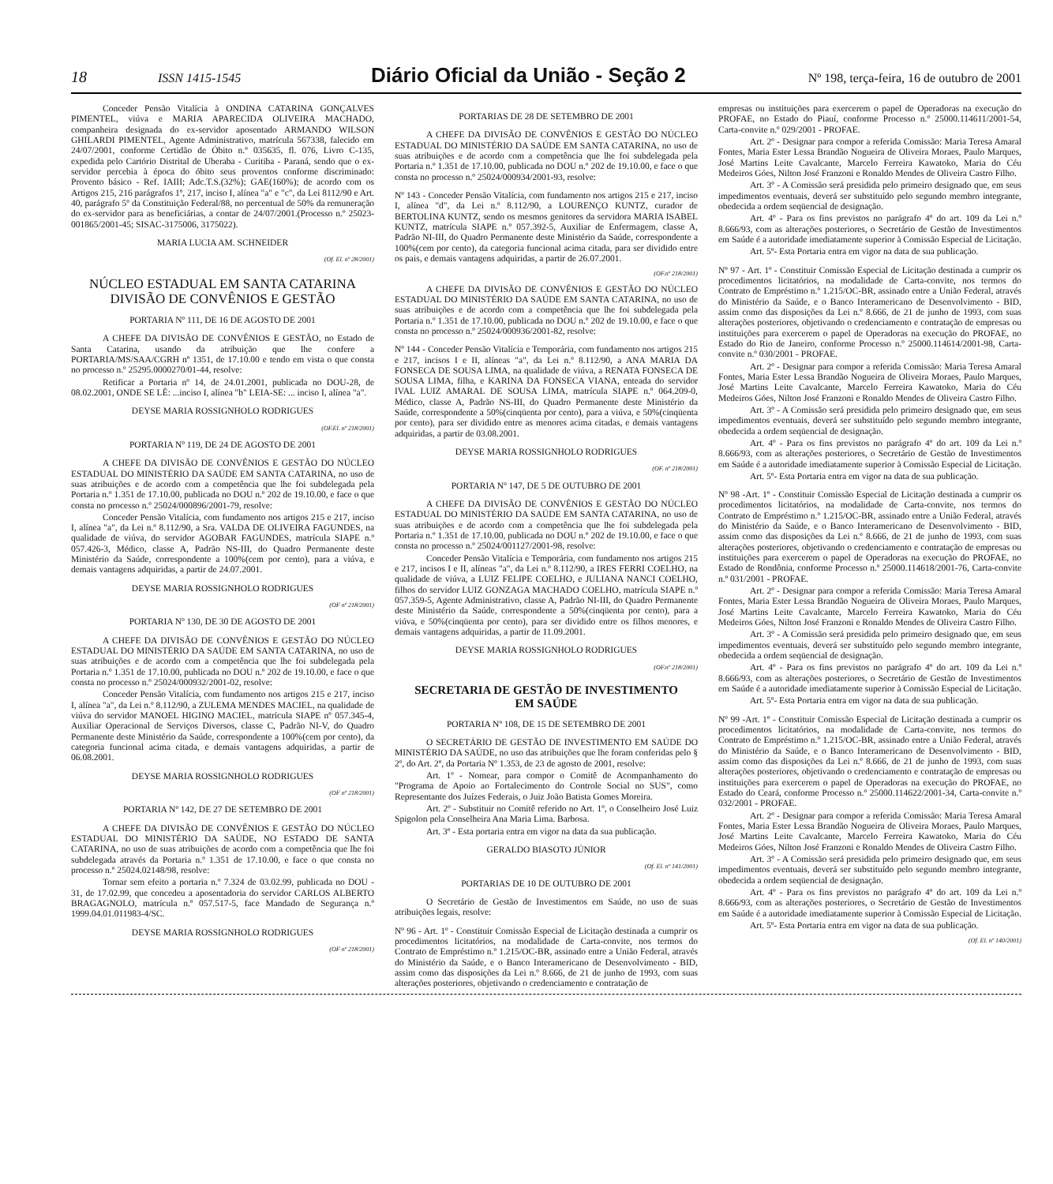18 ISSN 1415-1545 Diário Oficial da União - Seção 2 Nº 198, terça-feira, 16 de outubro de 2001
Conceder Pensão Vitalícia à ONDINA CATARINA GONÇALVES PIMENTEL, viúva e MARIA APARECIDA OLIVEIRA MACHADO, companheira designada do ex-servidor aposentado ARMANDO WILSON GHILARDI PIMENTEL, Agente Administrativo, matrícula 567338, falecido em 24/07/2001, conforme Certidão de Óbito n.º 035635, fl. 076, Livro C-135, expedida pelo Cartório Distrital de Uberaba - Curitiba - Paraná, sendo que o ex-servidor percebia à época do óbito seus proventos conforme discriminado: Provento básico - Ref. IAIII; Adc.T.S.(32%); GAE(160%); de acordo com os Artigos 215, 216 parágrafos 1º, 217, inciso I, alínea "a" e "c", da Lei 8112/90 e Art. 40, parágrafo 5º da Constituição Federal/88, no percentual de 50% da remuneração do ex-servidor para as beneficiárias, a contar de 24/07/2001.(Processo n.º 25023-001865/2001-45; SISAC-3175006, 3175022).
MARIA LUCIA AM. SCHNEIDER
(Of. El. nº 28/2001)
NÚCLEO ESTADUAL EM SANTA CATARINA
DIVISÃO DE CONVÊNIOS E GESTÃO
PORTARIA Nº 111, DE 16 DE AGOSTO DE 2001
A CHEFE DA DIVISÃO DE CONVÊNIOS E GESTÃO, no Estado de Santa Catarina, usando da atribuição que lhe confere a PORTARIA/MS/SAA/CGRH nº 1351, de 17.10.00 e tendo em vista o que consta no processo n.º 25295.0000270/01-44, resolve:
Retificar a Portaria nº 14, de 24.01.2001, publicada no DOU-28, de 08.02.2001, ONDE SE LÊ: ...inciso I, alínea "b" LEIA-SE: ... inciso I, alínea "a".
DEYSE MARIA ROSSIGNHOLO RODRIGUES
(OF.El. nº 218/2001)
PORTARIA Nº 119, DE 24 DE AGOSTO DE 2001
A CHEFE DA DIVISÃO DE CONVÊNIOS E GESTÃO DO NÚCLEO ESTADUAL DO MINISTÉRIO DA SAÚDE EM SANTA CATARINA, no uso de suas atribuições e de acordo com a competência que lhe foi subdelegada pela Portaria n.º 1.351 de 17.10.00, publicada no DOU n.º 202 de 19.10.00, e face o que consta no processo n.º 25024/000896/2001-79, resolve:
Conceder Pensão Vitalícia, com fundamento nos artigos 215 e 217, inciso I, alínea "a", da Lei n.º 8.112/90, a Sra. VALDA DE OLIVEIRA FAGUNDES, na qualidade de viúva, do servidor AGOBAR FAGUNDES, matrícula SIAPE n.º 057.426-3, Médico, classe A, Padrão NS-III, do Quadro Permanente deste Ministério da Saúde, correspondente a 100%(cem por cento), para a viúva, e demais vantagens adquiridas, a partir de 24.07.2001.
DEYSE MARIA ROSSIGNHOLO RODRIGUES
(OF nº 218/2001)
PORTARIA Nº 130, DE 30 DE AGOSTO DE 2001
A CHEFE DA DIVISÃO DE CONVÊNIOS E GESTÃO DO NÚCLEO ESTADUAL DO MINISTÉRIO DA SAÚDE EM SANTA CATARINA, no uso de suas atribuições e de acordo com a competência que lhe foi subdelegada pela Portaria n.º 1.351 de 17.10.00, publicada no DOU n.º 202 de 19.10.00, e face o que consta no processo n.º 25024/000932/2001-02, resolve:
Conceder Pensão Vitalícia, com fundamento nos artigos 215 e 217, inciso I, alínea "a", da Lei n.º 8.112/90, a ZULEMA MENDES MACIEL, na qualidade de viúva do servidor MANOEL HIGINO MACIEL, matrícula SIAPE nº 057.345-4, Auxiliar Operacional de Serviços Diversos, classe C, Padrão NI-V, do Quadro Permanente deste Ministério da Saúde, correspondente a 100%(cem por cento), da categoria funcional acima citada, e demais vantagens adquiridas, a partir de 06.08.2001.
DEYSE MARIA ROSSIGNHOLO RODRIGUES
(OF nº 218/2001)
PORTARIA Nº 142, DE 27 DE SETEMBRO DE 2001
A CHEFE DA DIVISÃO DE CONVÊNIOS E GESTÃO DO NÚCLEO ESTADUAL DO MINISTÉRIO DA SAÚDE, NO ESTADO DE SANTA CATARINA, no uso de suas atribuições de acordo com a competência que lhe foi subdelegada através da Portaria n.º 1.351 de 17.10.00, e face o que consta no processo n.º 25024.02148/98, resolve:
Tornar sem efeito a portaria n.º 7.324 de 03.02.99, publicada no DOU - 31, de 17.02.99, que concedeu a aposentadoria do servidor CARLOS ALBERTO BRAGAGNOLO, matrícula n.º 057.517-5, face Mandado de Segurança n.º 1999.04.01.011983-4/SC.
DEYSE MARIA ROSSIGNHOLO RODRIGUES
(OF nº 218/2001)
PORTARIAS DE 28 DE SETEMBRO DE 2001
A CHEFE DA DIVISÃO DE CONVÊNIOS E GESTÃO DO NÚCLEO ESTADUAL DO MINISTÉRIO DA SAÚDE EM SANTA CATARINA, no uso de suas atribuições e de acordo com a competência que lhe foi subdelegada pela Portaria n.º 1.351 de 17.10.00, publicada no DOU n.º 202 de 19.10.00, e face o que consta no processo n.º 25024/000934/2001-93, resolve:
Nº 143 - Conceder Pensão Vitalícia, com fundamento nos artigos 215 e 217, inciso I, alínea "d", da Lei n.º 8.112/90, a LOURENÇO KUNTZ, curador de BERTOLINA KUNTZ, sendo os mesmos genitores da servidora MARIA ISABEL KUNTZ, matrícula SIAPE n.º 057.392-5, Auxiliar de Enfermagem, classe A, Padrão NI-III, do Quadro Permanente deste Ministério da Saúde, correspondente a 100%(cem por cento), da categoria funcional acima citada, para ser dividido entre os pais, e demais vantagens adquiridas, a partir de 26.07.2001.
(OF.nº 218/2001)
A CHEFE DA DIVISÃO DE CONVÊNIOS E GESTÃO DO NÚCLEO ESTADUAL DO MINISTÉRIO DA SAÚDE EM SANTA CATARINA, no uso de suas atribuições e de acordo com a competência que lhe foi subdelegada pela Portaria n.º 1.351 de 17.10.00, publicada no DOU n.º 202 de 19.10.00, e face o que consta no processo n.º 25024/000936/2001-82, resolve:
Nº 144 - Conceder Pensão Vitalícia e Temporária, com fundamento nos artigos 215 e 217, incisos I e II, alíneas "a", da Lei n.º 8.112/90, a ANA MARIA DA FONSECA DE SOUSA LIMA, na qualidade de viúva, a RENATA FONSECA DE SOUSA LIMA, filha, e KARINA DA FONSECA VIANA, enteada do servidor IVAL LUIZ AMARAL DE SOUSA LIMA, matrícula SIAPE n.º 064.209-0, Médico, classe A, Padrão NS-III, do Quadro Permanente deste Ministério da Saúde, correspondente a 50%(cinqüenta por cento), para a viúva, e 50%(cinqüenta por cento), para ser dividido entre as menores acima citadas, e demais vantagens adquiridas, a partir de 03.08.2001.
DEYSE MARIA ROSSIGNHOLO RODRIGUES
(OF. nº 218/2001)
PORTARIA Nº 147, DE 5 DE OUTUBRO DE 2001
A CHEFE DA DIVISÃO DE CONVÊNIOS E GESTÃO DO NÚCLEO ESTADUAL DO MINISTÉRIO DA SAÚDE EM SANTA CATARINA, no uso de suas atribuições e de acordo com a competência que lhe foi subdelegada pela Portaria n.º 1.351 de 17.10.00, publicada no DOU n.º 202 de 19.10.00, e face o que consta no processo n.º 25024/001127/2001-98, resolve:
Conceder Pensão Vitalícia e Temporária, com fundamento nos artigos 215 e 217, incisos I e II, alíneas "a", da Lei n.º 8.112/90, a IRES FERRI COELHO, na qualidade de viúva, a LUIZ FELIPE COELHO, e JULIANA NANCI COELHO, filhos do servidor LUIZ GONZAGA MACHADO COELHO, matrícula SIAPE n.º 057.359-5, Agente Administrativo, classe A, Padrão NI-III, do Quadro Permanente deste Ministério da Saúde, correspondente a 50%(cinqüenta por cento), para a viúva, e 50%(cinqüenta por cento), para ser dividido entre os filhos menores, e demais vantagens adquiridas, a partir de 11.09.2001.
DEYSE MARIA ROSSIGNHOLO RODRIGUES
(OF.nº 218/2001)
SECRETARIA DE GESTÃO DE INVESTIMENTO
EM SAÚDE
PORTARIA Nº 108, DE 15 DE SETEMBRO DE 2001
O SECRETÁRIO DE GESTÃO DE INVESTIMENTO EM SAÚDE DO MINISTÉRIO DA SAÚDE, no uso das atribuições que lhe foram conferidas pelo § 2º, do Art. 2º, da Portaria Nº 1.353, de 23 de agosto de 2001, resolve:
Art. 1º - Nomear, para compor o Comitê de Acompanhamento do "Programa de Apoio ao Fortalecimento do Controle Social no SUS", como Representante dos Juízes Federais, o Juiz João Batista Gomes Moreira.
Art. 2º - Substituir no Comitê referido no Art. 1º, o Conselheiro José Luiz Spigolon pela Conselheira Ana Maria Lima. Barbosa.
Art. 3º - Esta portaria entra em vigor na data da sua publicação.
GERALDO BIASOTO JÚNIOR
(Of. El. nº 141/2001)
PORTARIAS DE 10 DE OUTUBRO DE 2001
O Secretário de Gestão de Investimentos em Saúde, no uso de suas atribuições legais, resolve:
Nº 96 - Art. 1º - Constituir Comissão Especial de Licitação destinada a cumprir os procedimentos licitatórios, na modalidade de Carta-convite, nos termos do Contrato de Empréstimo n.º 1.215/OC-BR, assinado entre a União Federal, através do Ministério da Saúde, e o Banco Interamericano de Desenvolvimento - BID, assim como das disposições da Lei n.º 8.666, de 21 de junho de 1993, com suas alterações posteriores, objetivando o credenciamento e contratação de
empresas ou instituições para exercerem o papel de Operadoras na execução do PROFAE, no Estado do Piauí, conforme Processo n.º 25000.114611/2001-54, Carta-convite n.º 029/2001 - PROFAE.
Art. 2º - Designar para compor a referida Comissão: Maria Teresa Amaral Fontes, Maria Ester Lessa Brandão Nogueira de Oliveira Moraes, Paulo Marques, José Martins Leite Cavalcante, Marcelo Ferreira Kawatoko, Maria do Céu Medeiros Góes, Nilton José Franzoni e Ronaldo Mendes de Oliveira Castro Filho.
Art. 3º - A Comissão será presidida pelo primeiro designado que, em seus impedimentos eventuais, deverá ser substituído pelo segundo membro integrante, obedecida a ordem seqüencial de designação.
Art. 4º - Para os fins previstos no parágrafo 4º do art. 109 da Lei n.º 8.666/93, com as alterações posteriores, o Secretário de Gestão de Investimentos em Saúde é a autoridade imediatamente superior à Comissão Especial de Licitação.
Art. 5º- Esta Portaria entra em vigor na data de sua publicação.
Nº 97 - Art. 1º - Constituir Comissão Especial de Licitação destinada a cumprir os procedimentos licitatórios, na modalidade de Carta-convite, nos termos do Contrato de Empréstimo n.º 1.215/OC-BR, assinado entre a União Federal, através do Ministério da Saúde, e o Banco Interamericano de Desenvolvimento - BID, assim como das disposições da Lei n.º 8.666, de 21 de junho de 1993, com suas alterações posteriores, objetivando o credenciamento e contratação de empresas ou instituições para exercerem o papel de Operadoras na execução do PROFAE, no Estado do Rio de Janeiro, conforme Processo n.º 25000.114614/2001-98, Carta-convite n.º 030/2001 - PROFAE.
Art. 2º - Designar para compor a referida Comissão: Maria Teresa Amaral Fontes, Maria Ester Lessa Brandão Nogueira de Oliveira Moraes, Paulo Marques, José Martins Leite Cavalcante, Marcelo Ferreira Kawatoko, Maria do Céu Medeiros Góes, Nilton José Franzoni e Ronaldo Mendes de Oliveira Castro Filho.
Art. 3º - A Comissão será presidida pelo primeiro designado que, em seus impedimentos eventuais, deverá ser substituído pelo segundo membro integrante, obedecida a ordem seqüencial de designação.
Art. 4º - Para os fins previstos no parágrafo 4º do art. 109 da Lei n.º 8.666/93, com as alterações posteriores, o Secretário de Gestão de Investimentos em Saúde é a autoridade imediatamente superior à Comissão Especial de Licitação.
Art. 5º- Esta Portaria entra em vigor na data de sua publicação.
Nº 98 -Art. 1º - Constituir Comissão Especial de Licitação destinada a cumprir os procedimentos licitatórios, na modalidade de Carta-convite, nos termos do Contrato de Empréstimo n.º 1.215/OC-BR, assinado entre a União Federal, através do Ministério da Saúde, e o Banco Interamericano de Desenvolvimento - BID, assim como das disposições da Lei n.º 8.666, de 21 de junho de 1993, com suas alterações posteriores, objetivando o credenciamento e contratação de empresas ou instituições para exercerem o papel de Operadoras na execução do PROFAE, no Estado de Rondônia, conforme Processo n.º 25000.114618/2001-76, Carta-convite n.º 031/2001 - PROFAE.
Art. 2º - Designar para compor a referida Comissão: Maria Teresa Amaral Fontes, Maria Ester Lessa Brandão Nogueira de Oliveira Moraes, Paulo Marques, José Martins Leite Cavalcante, Marcelo Ferreira Kawatoko, Maria do Céu Medeiros Góes, Nilton José Franzoni e Ronaldo Mendes de Oliveira Castro Filho.
Art. 3º - A Comissão será presidida pelo primeiro designado que, em seus impedimentos eventuais, deverá ser substituído pelo segundo membro integrante, obedecida a ordem seqüencial de designação.
Art. 4º - Para os fins previstos no parágrafo 4º do art. 109 da Lei n.º 8.666/93, com as alterações posteriores, o Secretário de Gestão de Investimentos em Saúde é a autoridade imediatamente superior à Comissão Especial de Licitação.
Art. 5º- Esta Portaria entra em vigor na data de sua publicação.
Nº 99 -Art. 1º - Constituir Comissão Especial de Licitação destinada a cumprir os procedimentos licitatórios, na modalidade de Carta-convite, nos termos do Contrato de Empréstimo n.º 1.215/OC-BR, assinado entre a União Federal, através do Ministério da Saúde, e o Banco Interamericano de Desenvolvimento - BID, assim como das disposições da Lei n.º 8.666, de 21 de junho de 1993, com suas alterações posteriores, objetivando o credenciamento e contratação de empresas ou instituições para exercerem o papel de Operadoras na execução do PROFAE, no Estado do Ceará, conforme Processo n.º 25000.114622/2001-34, Carta-convite n.º 032/2001 - PROFAE.
Art. 2º - Designar para compor a referida Comissão: Maria Teresa Amaral Fontes, Maria Ester Lessa Brandão Nogueira de Oliveira Moraes, Paulo Marques, José Martins Leite Cavalcante, Marcelo Ferreira Kawatoko, Maria do Céu Medeiros Góes, Nilton José Franzoni e Ronaldo Mendes de Oliveira Castro Filho.
Art. 3º - A Comissão será presidida pelo primeiro designado que, em seus impedimentos eventuais, deverá ser substituído pelo segundo membro integrante, obedecida a ordem seqüencial de designação.
Art. 4º - Para os fins previstos no parágrafo 4º do art. 109 da Lei n.º 8.666/93, com as alterações posteriores, o Secretário de Gestão de Investimentos em Saúde é a autoridade imediatamente superior à Comissão Especial de Licitação.
Art. 5º- Esta Portaria entra em vigor na data de sua publicação.
(Of. El. nº 140/2001)